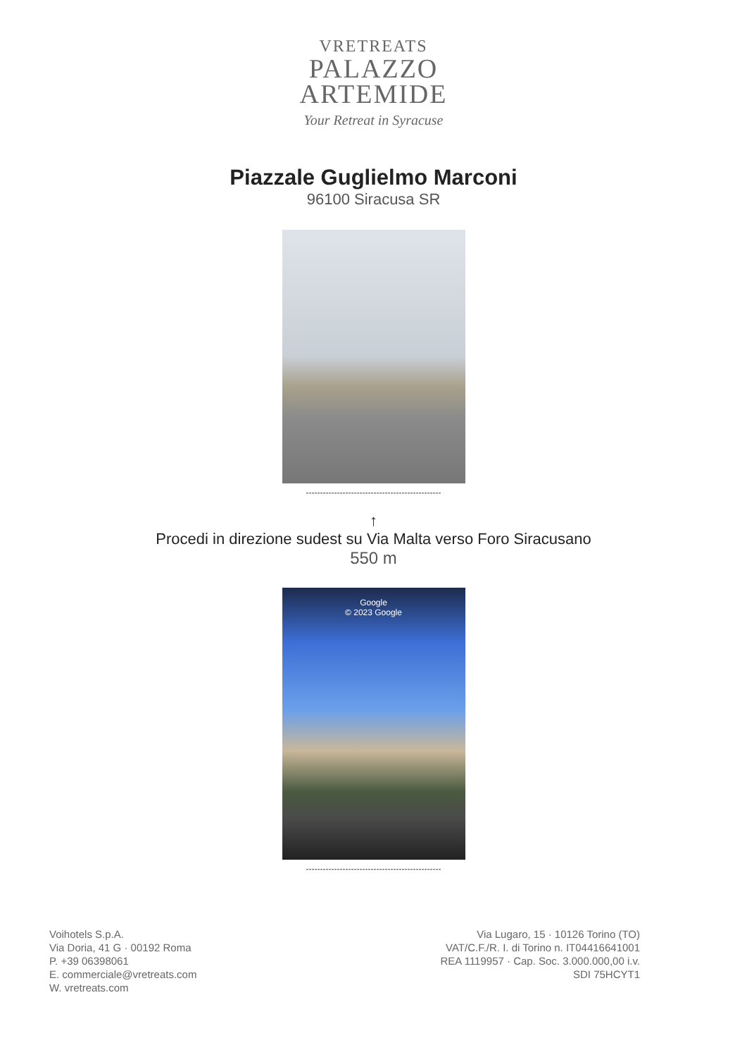VRETREATS
PALAZZO
ARTEMIDE
Your Retreat in Syracuse
Piazzale Guglielmo Marconi
96100 Siracusa SR
------------------------------------------------
↑
Procedi in direzione sudest su Via Malta verso Foro Siracusano
550 m
Google
© 2023 Google
------------------------------------------------
Voihotels S.p.A.
Via Doria, 41 G · 00192 Roma
P. +39 06398061
E. commerciale@vretreats.com
W. vretreats.com
Via Lugaro, 15 · 10126 Torino (TO)
VAT/C.F./R. I. di Torino n. IT04416641001
REA 1119957 · Cap. Soc. 3.000.000,00 i.v.
SDI 75HCYT1